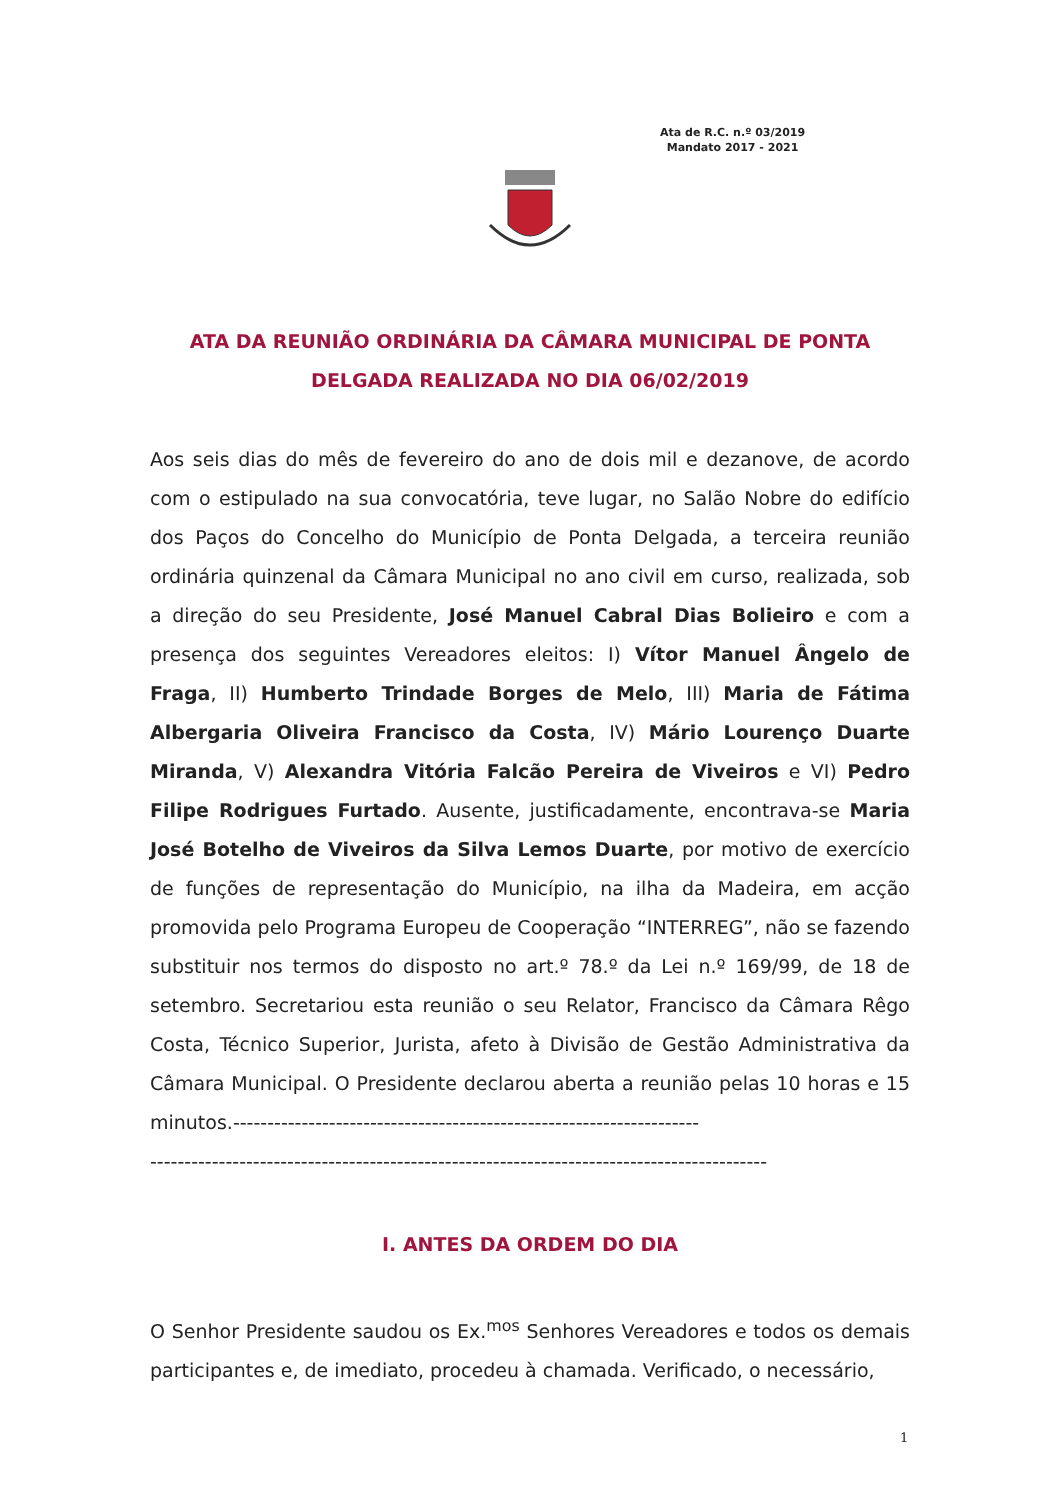Ata de R.C. n.º 03/2019
Mandato 2017 - 2021
ATA DA REUNIÃO ORDINÁRIA DA CÂMARA MUNICIPAL DE PONTA DELGADA REALIZADA NO DIA 06/02/2019
Aos seis dias do mês de fevereiro do ano de dois mil e dezanove, de acordo com o estipulado na sua convocatória, teve lugar, no Salão Nobre do edifício dos Paços do Concelho do Município de Ponta Delgada, a terceira reunião ordinária quinzenal da Câmara Municipal no ano civil em curso, realizada, sob a direção do seu Presidente, José Manuel Cabral Dias Bolieiro e com a presença dos seguintes Vereadores eleitos: I) Vítor Manuel Ângelo de Fraga, II) Humberto Trindade Borges de Melo, III) Maria de Fátima Albergaria Oliveira Francisco da Costa, IV) Mário Lourenço Duarte Miranda, V) Alexandra Vitória Falcão Pereira de Viveiros e VI) Pedro Filipe Rodrigues Furtado. Ausente, justificadamente, encontrava-se Maria José Botelho de Viveiros da Silva Lemos Duarte, por motivo de exercício de funções de representação do Município, na ilha da Madeira, em acção promovida pelo Programa Europeu de Cooperação “INTERREG”, não se fazendo substituir nos termos do disposto no art.º 78.º da Lei n.º 169/99, de 18 de setembro. Secretariou esta reunião o seu Relator, Francisco da Câmara Rêgo Costa, Técnico Superior, Jurista, afeto à Divisão de Gestão Administrativa da Câmara Municipal. O Presidente declarou aberta a reunião pelas 10 horas e 15 minutos.--------------------------------------------------------------------
------------------------------------------------------------------------------------------
I. ANTES DA ORDEM DO DIA
O Senhor Presidente saudou os Ex.<sup>mos</sup> Senhores Vereadores e todos os demais participantes e, de imediato, procedeu à chamada. Verificado, o necessário,
1